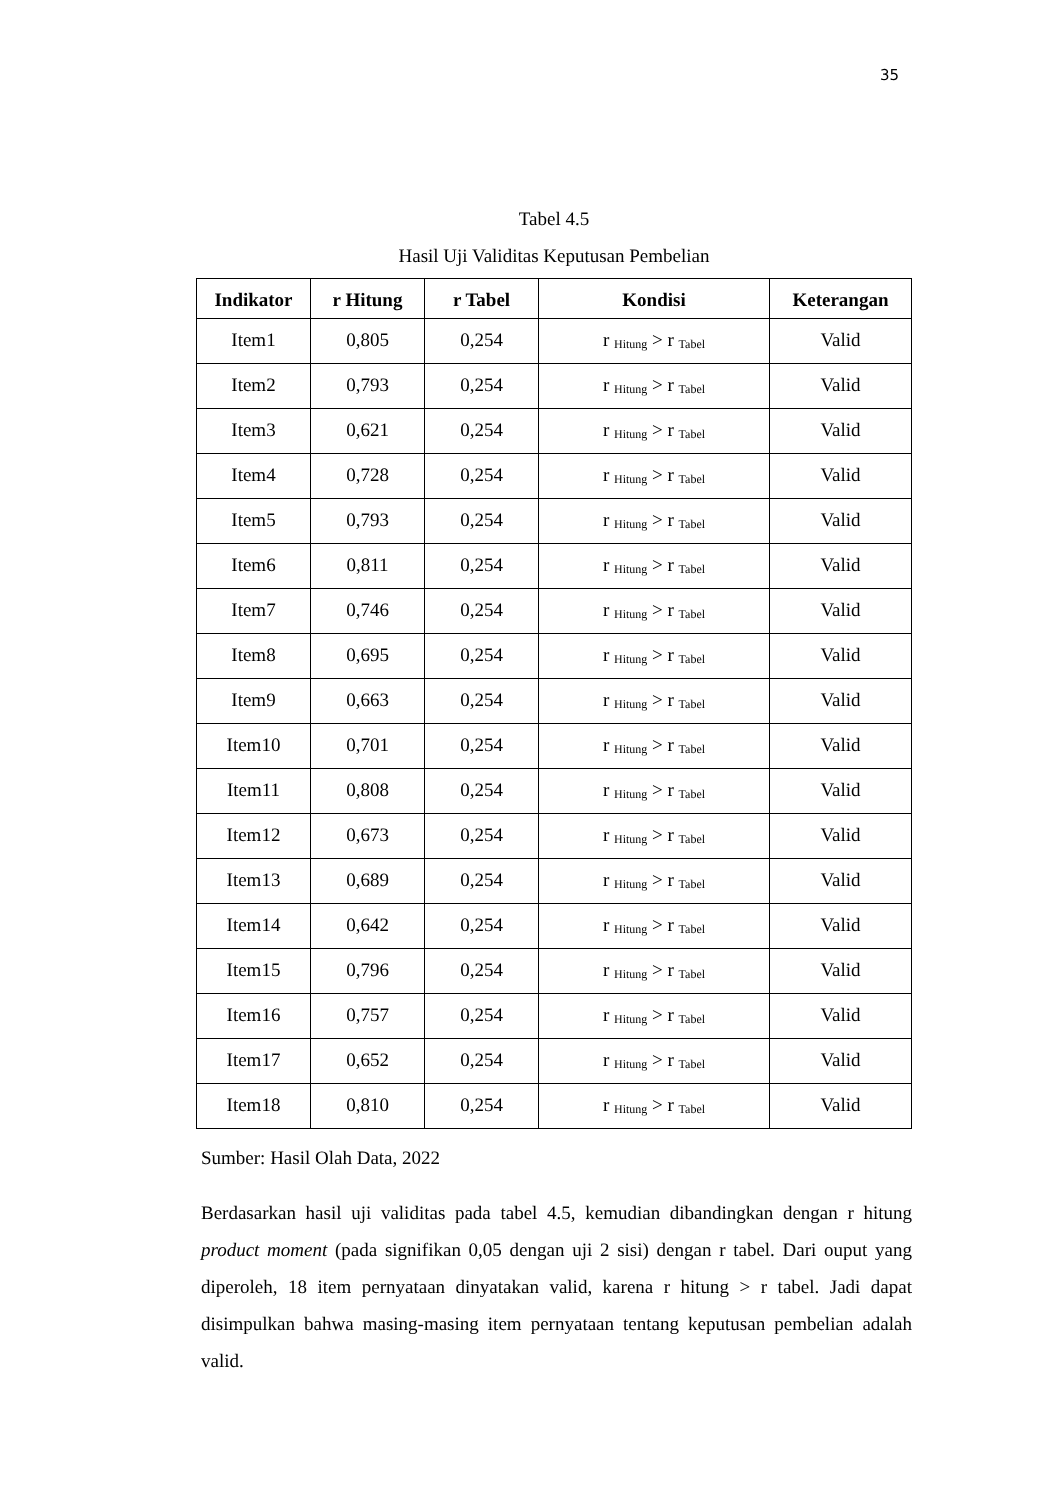35
Tabel 4.5
Hasil Uji Validitas Keputusan Pembelian
| Indikator | r Hitung | r Tabel | Kondisi | Keterangan |
| --- | --- | --- | --- | --- |
| Item1 | 0,805 | 0,254 | r <sub>Hitung</sub> > r <sub>Tabel</sub> | Valid |
| Item2 | 0,793 | 0,254 | r <sub>Hitung</sub> > r <sub>Tabel</sub> | Valid |
| Item3 | 0,621 | 0,254 | r <sub>Hitung</sub> > r <sub>Tabel</sub> | Valid |
| Item4 | 0,728 | 0,254 | r <sub>Hitung</sub> > r <sub>Tabel</sub> | Valid |
| Item5 | 0,793 | 0,254 | r <sub>Hitung</sub> > r <sub>Tabel</sub> | Valid |
| Item6 | 0,811 | 0,254 | r <sub>Hitung</sub> > r <sub>Tabel</sub> | Valid |
| Item7 | 0,746 | 0,254 | r <sub>Hitung</sub> > r <sub>Tabel</sub> | Valid |
| Item8 | 0,695 | 0,254 | r <sub>Hitung</sub> > r <sub>Tabel</sub> | Valid |
| Item9 | 0,663 | 0,254 | r <sub>Hitung</sub> > r <sub>Tabel</sub> | Valid |
| Item10 | 0,701 | 0,254 | r <sub>Hitung</sub> > r <sub>Tabel</sub> | Valid |
| Item11 | 0,808 | 0,254 | r <sub>Hitung</sub> > r <sub>Tabel</sub> | Valid |
| Item12 | 0,673 | 0,254 | r <sub>Hitung</sub> > r <sub>Tabel</sub> | Valid |
| Item13 | 0,689 | 0,254 | r <sub>Hitung</sub> > r <sub>Tabel</sub> | Valid |
| Item14 | 0,642 | 0,254 | r <sub>Hitung</sub> > r <sub>Tabel</sub> | Valid |
| Item15 | 0,796 | 0,254 | r <sub>Hitung</sub> > r <sub>Tabel</sub> | Valid |
| Item16 | 0,757 | 0,254 | r <sub>Hitung</sub> > r <sub>Tabel</sub> | Valid |
| Item17 | 0,652 | 0,254 | r <sub>Hitung</sub> > r <sub>Tabel</sub> | Valid |
| Item18 | 0,810 | 0,254 | r <sub>Hitung</sub> > r <sub>Tabel</sub> | Valid |
Sumber: Hasil Olah Data, 2022
Berdasarkan hasil uji validitas pada tabel 4.5, kemudian dibandingkan dengan r hitung product moment (pada signifikan 0,05 dengan uji 2 sisi) dengan r tabel. Dari ouput yang diperoleh, 18 item pernyataan dinyatakan valid, karena r hitung > r tabel. Jadi dapat disimpulkan bahwa masing-masing item pernyataan tentang keputusan pembelian adalah valid.